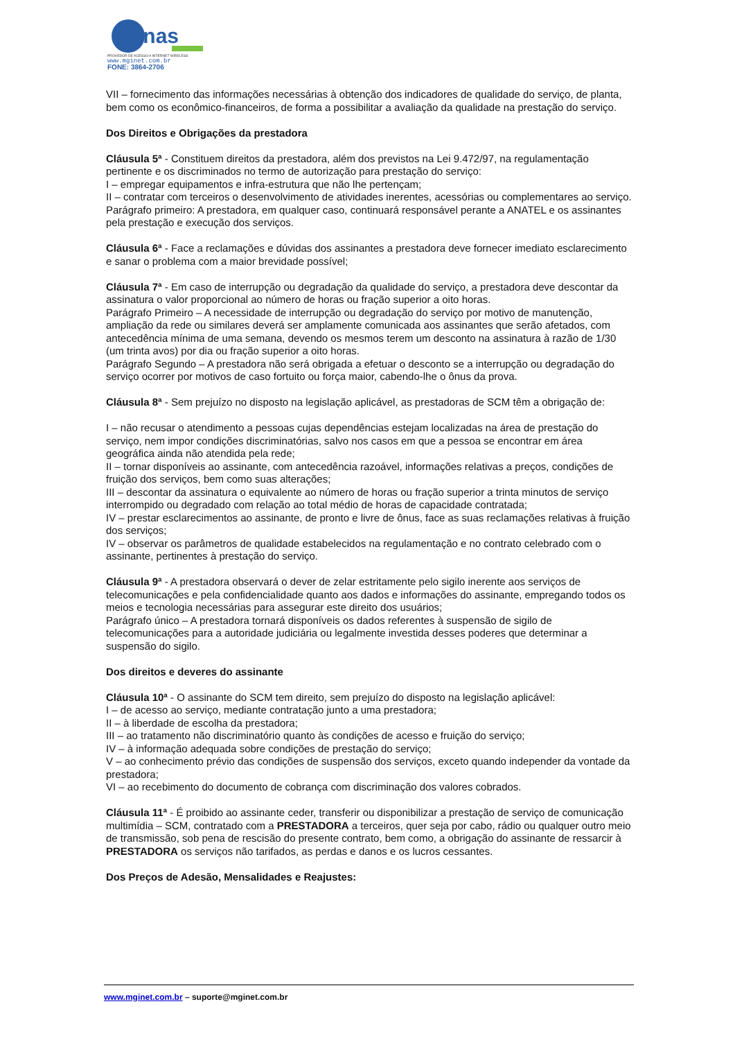inas
PROVEDOR DE ACESSO A INTERNET WIRELESS
www.mginet.com.br
FONE: 3864-2706
VII – fornecimento das informações necessárias à obtenção dos indicadores de qualidade do serviço, de planta, bem como os econômico-financeiros, de forma a possibilitar a avaliação da qualidade na prestação do serviço.
Dos Direitos e Obrigações da prestadora
Cláusula 5ª - Constituem direitos da prestadora, além dos previstos na Lei 9.472/97, na regulamentação pertinente e os discriminados no termo de autorização para prestação do serviço:
I – empregar equipamentos e infra-estrutura que não lhe pertençam;
II – contratar com terceiros o desenvolvimento de atividades inerentes, acessórias ou complementares ao serviço.
Parágrafo primeiro: A prestadora, em qualquer caso, continuará responsável perante a ANATEL e os assinantes pela prestação e execução dos serviços.
Cláusula 6ª - Face a reclamações e dúvidas dos assinantes a prestadora deve fornecer imediato esclarecimento e sanar o problema com a maior brevidade possível;
Cláusula 7ª - Em caso de interrupção ou degradação da qualidade do serviço, a prestadora deve descontar da assinatura o valor proporcional ao número de horas ou fração superior a oito horas.
Parágrafo Primeiro – A necessidade de interrupção ou degradação do serviço por motivo de manutenção, ampliação da rede ou similares deverá ser amplamente comunicada aos assinantes que serão afetados, com antecedência mínima de uma semana, devendo os mesmos terem um desconto na assinatura à razão de 1/30 (um trinta avos) por dia ou fração superior a oito horas.
Parágrafo Segundo – A prestadora não será obrigada a efetuar o desconto se a interrupção ou degradação do serviço ocorrer por motivos de caso fortuito ou força maior, cabendo-lhe o ônus da prova.
Cláusula 8ª - Sem prejuízo no disposto na legislação aplicável, as prestadoras de SCM têm a obrigação de:
I – não recusar o atendimento a pessoas cujas dependências estejam localizadas na área de prestação do serviço, nem impor condições discriminatórias, salvo nos casos em que a pessoa se encontrar em área geográfica ainda não atendida pela rede;
II – tornar disponíveis ao assinante, com antecedência razoável, informações relativas a preços, condições de fruição dos serviços, bem como suas alterações;
III – descontar da assinatura o equivalente ao número de horas ou fração superior a trinta minutos de serviço interrompido ou degradado com relação ao total médio de horas de capacidade contratada;
IV – prestar esclarecimentos ao assinante, de pronto e livre de ônus, face as suas reclamações relativas à fruição dos serviços;
IV – observar os parâmetros de qualidade estabelecidos na regulamentação e no contrato celebrado com o assinante, pertinentes à prestação do serviço.
Cláusula 9ª - A prestadora observará o dever de zelar estritamente pelo sigilo inerente aos serviços de telecomunicações e pela confidencialidade quanto aos dados e informações do assinante, empregando todos os meios e tecnologia necessárias para assegurar este direito dos usuários;
Parágrafo único – A prestadora tornará disponíveis os dados referentes à suspensão de sigilo de telecomunicações para a autoridade judiciária ou legalmente investida desses poderes que determinar a suspensão do sigilo.
Dos direitos e deveres do assinante
Cláusula 10ª - O assinante do SCM tem direito, sem prejuízo do disposto na legislação aplicável:
I – de acesso ao serviço, mediante contratação junto a uma prestadora;
II – à liberdade de escolha da prestadora;
III – ao tratamento não discriminatório quanto às condições de acesso e fruição do serviço;
IV – à informação adequada sobre condições de prestação do serviço;
V – ao conhecimento prévio das condições de suspensão dos serviços, exceto quando independer da vontade da prestadora;
VI – ao recebimento do documento de cobrança com discriminação dos valores cobrados.
Cláusula 11ª - É proibido ao assinante ceder, transferir ou disponibilizar a prestação de serviço de comunicação multimídia – SCM, contratado com a PRESTADORA a terceiros, quer seja por cabo, rádio ou qualquer outro meio de transmissão, sob pena de rescisão do presente contrato, bem como, a obrigação do assinante de ressarcir à PRESTADORA os serviços não tarifados, as perdas e danos e os lucros cessantes.
Dos Preços de Adesão, Mensalidades e Reajustes:
www.mginet.com.br – suporte@mginet.com.br